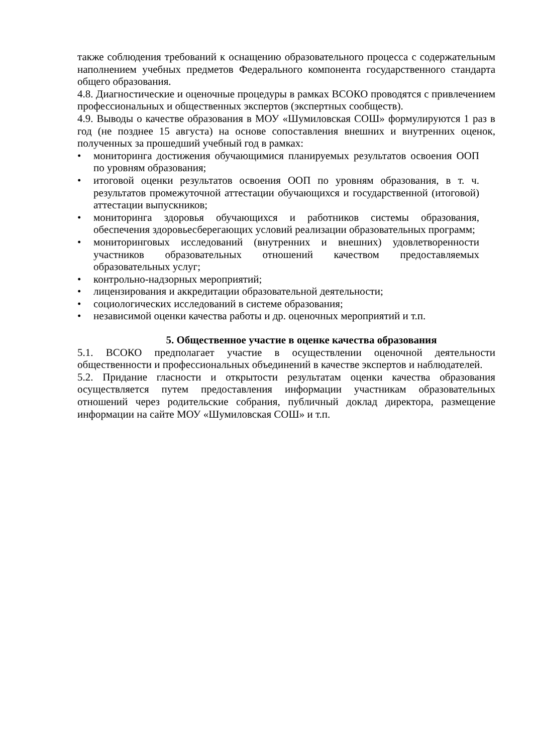также соблюдения требований к оснащению образовательного процесса с содержательным наполнением учебных предметов Федерального компонента государственного стандарта общего образования.
4.8. Диагностические и оценочные процедуры в рамках ВСОКО проводятся с привлечением профессиональных и общественных экспертов (экспертных сообществ).
4.9. Выводы о качестве образования в МОУ «Шумиловская СОШ» формулируются 1 раз в год (не позднее 15 августа) на основе сопоставления внешних и внутренних оценок, полученных за прошедший учебный год в рамках:
• мониторинга достижения обучающимися планируемых результатов освоения ООП по уровням образования;
• итоговой оценки результатов освоения ООП по уровням образования, в т. ч. результатов промежуточной аттестации обучающихся и государственной (итоговой) аттестации выпускников;
• мониторинга здоровья обучающихся и работников системы образования, обеспечения здоровьесберегающих условий реализации образовательных программ;
• мониторинговых исследований (внутренних и внешних) удовлетворенности участников образовательных отношений качеством предоставляемых образовательных услуг;
• контрольно-надзорных мероприятий;
• лицензирования и аккредитации образовательной деятельности;
• социологических исследований в системе образования;
• независимой оценки качества работы и др. оценочных мероприятий и т.п.
5. Общественное участие в оценке качества образования
5.1. ВСОКО предполагает участие в осуществлении оценочной деятельности общественности и профессиональных объединений в качестве экспертов и наблюдателей.
5.2. Придание гласности и открытости результатам оценки качества образования осуществляется путем предоставления информации участникам образовательных отношений через родительские собрания, публичный доклад директора, размещение информации на сайте МОУ «Шумиловская СОШ» и т.п.